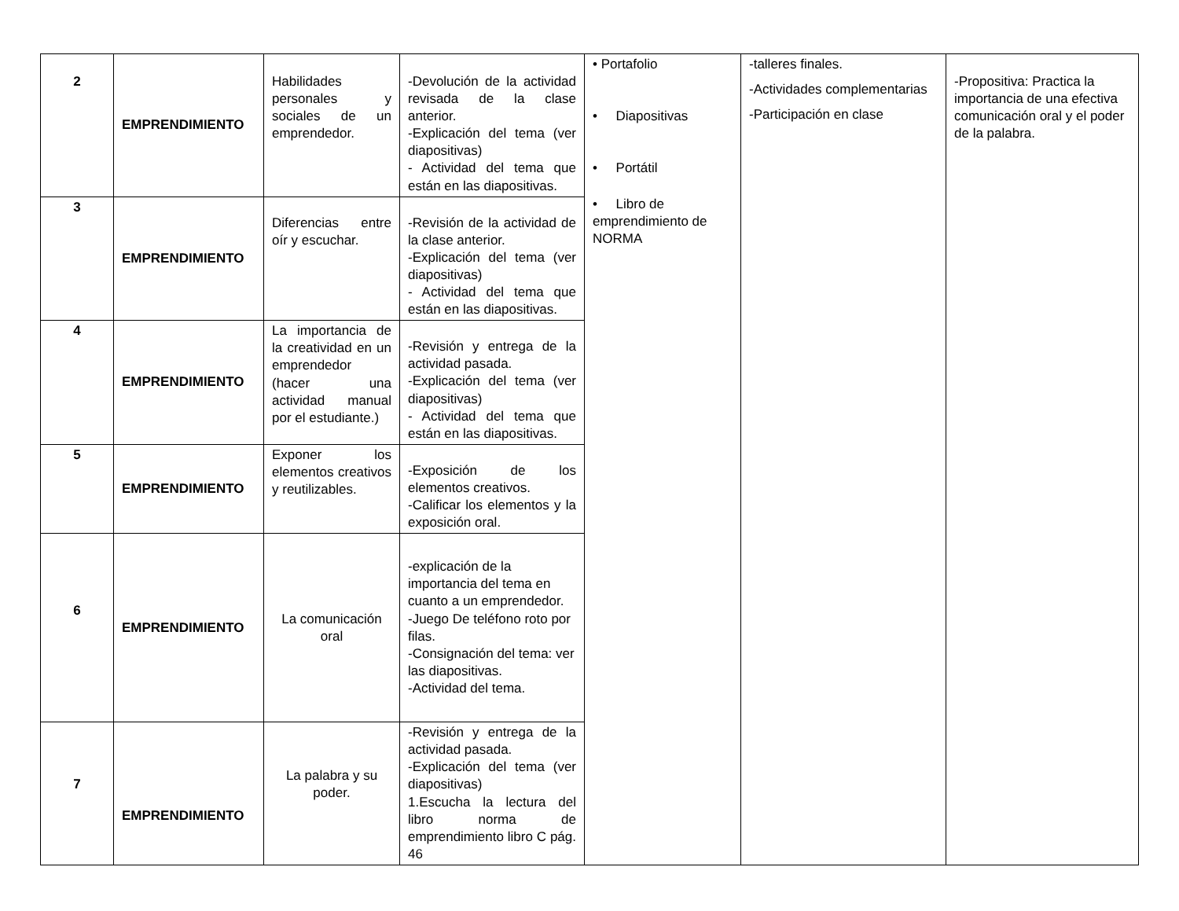| 2 | EMPRENDIMIENTO | Habilidades personales y sociales de un emprendedor. | -Devolución de la actividad revisada de la clase anterior. -Explicación del tema (ver diapositivas) - Actividad del tema que están en las diapositivas. | • Portafolio • Diapositivas • Portátil • Libro de emprendimiento de NORMA | -talleres finales. -Actividades complementarias -Participación en clase | -Propositiva: Practica la importancia de una efectiva comunicación oral y el poder de la palabra. |
| 3 | EMPRENDIMIENTO | Diferencias entre oír y escuchar. | -Revisión de la actividad de la clase anterior. -Explicación del tema (ver diapositivas) - Actividad del tema que están en las diapositivas. | | | |
| 4 | EMPRENDIMIENTO | La importancia de la creatividad en un emprendedor (hacer una actividad manual por el estudiante.) | -Revisión y entrega de la actividad pasada. -Explicación del tema (ver diapositivas) - Actividad del tema que están en las diapositivas. | | | |
| 5 | EMPRENDIMIENTO | Exponer los elementos creativos y reutilizables. | -Exposición de los elementos creativos. -Calificar los elementos y la exposición oral. | | | |
| 6 | EMPRENDIMIENTO | La comunicación oral | -explicación de la importancia del tema en cuanto a un emprendedor. -Juego De teléfono roto por filas. -Consignación del tema: ver las diapositivas. -Actividad del tema. | | | |
| 7 | EMPRENDIMIENTO | La palabra y su poder. | -Revisión y entrega de la actividad pasada. -Explicación del tema (ver diapositivas) 1.Escucha la lectura del libro norma de emprendimiento libro C pág. 46 | | | |